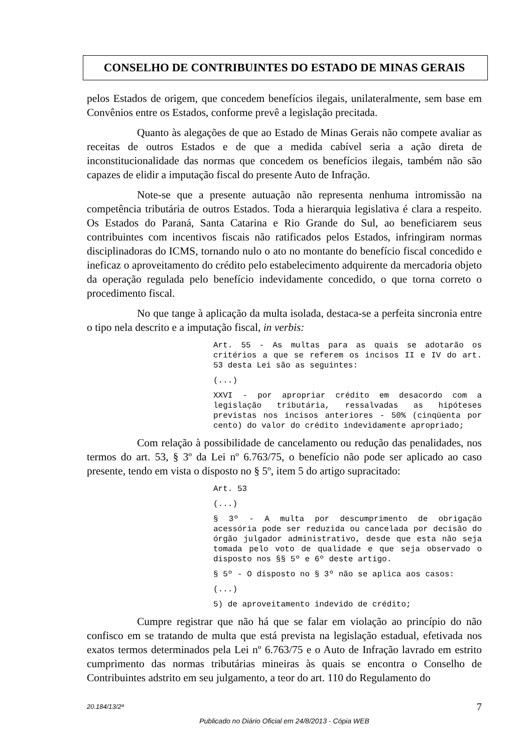CONSELHO DE CONTRIBUINTES DO ESTADO DE MINAS GERAIS
pelos Estados de origem, que concedem benefícios ilegais, unilateralmente, sem base em Convênios entre os Estados, conforme prevê a legislação precitada.
Quanto às alegações de que ao Estado de Minas Gerais não compete avaliar as receitas de outros Estados e de que a medida cabível seria a ação direta de inconstitucionalidade das normas que concedem os benefícios ilegais, também não são capazes de elidir a imputação fiscal do presente Auto de Infração.
Note-se que a presente autuação não representa nenhuma intromissão na competência tributária de outros Estados. Toda a hierarquia legislativa é clara a respeito. Os Estados do Paraná, Santa Catarina e Rio Grande do Sul, ao beneficiarem seus contribuintes com incentivos fiscais não ratificados pelos Estados, infringiram normas disciplinadoras do ICMS, tornando nulo o ato no montante do benefício fiscal concedido e ineficaz o aproveitamento do crédito pelo estabelecimento adquirente da mercadoria objeto da operação regulada pelo benefício indevidamente concedido, o que torna correto o procedimento fiscal.
No que tange à aplicação da multa isolada, destaca-se a perfeita sincronia entre o tipo nela descrito e a imputação fiscal, in verbis:
Art. 55 - As multas para as quais se adotarão os critérios a que se referem os incisos II e IV do art. 53 desta Lei são as seguintes:
(...)
XXVI - por apropriar crédito em desacordo com a legislação tributária, ressalvadas as hipóteses previstas nos incisos anteriores - 50% (cinqüenta por cento) do valor do crédito indevidamente apropriado;
Com relação à possibilidade de cancelamento ou redução das penalidades, nos termos do art. 53, § 3º da Lei nº 6.763/75, o benefício não pode ser aplicado ao caso presente, tendo em vista o disposto no § 5º, item 5 do artigo supracitado:
Art. 53
(...)
§ 3º - A multa por descumprimento de obrigação acessória pode ser reduzida ou cancelada por decisão do órgão julgador administrativo, desde que esta não seja tomada pelo voto de qualidade e que seja observado o disposto nos §§ 5º e 6º deste artigo.
§ 5º - O disposto no § 3º não se aplica aos casos:
(...)
5) de aproveitamento indevido de crédito;
Cumpre registrar que não há que se falar em violação ao princípio do não confisco em se tratando de multa que está prevista na legislação estadual, efetivada nos exatos termos determinados pela Lei nº 6.763/75 e o Auto de Infração lavrado em estrito cumprimento das normas tributárias mineiras às quais se encontra o Conselho de Contribuintes adstrito em seu julgamento, a teor do art. 110 do Regulamento do
20.184/13/2ª 7
Publicado no Diário Oficial em 24/8/2013 - Cópia WEB